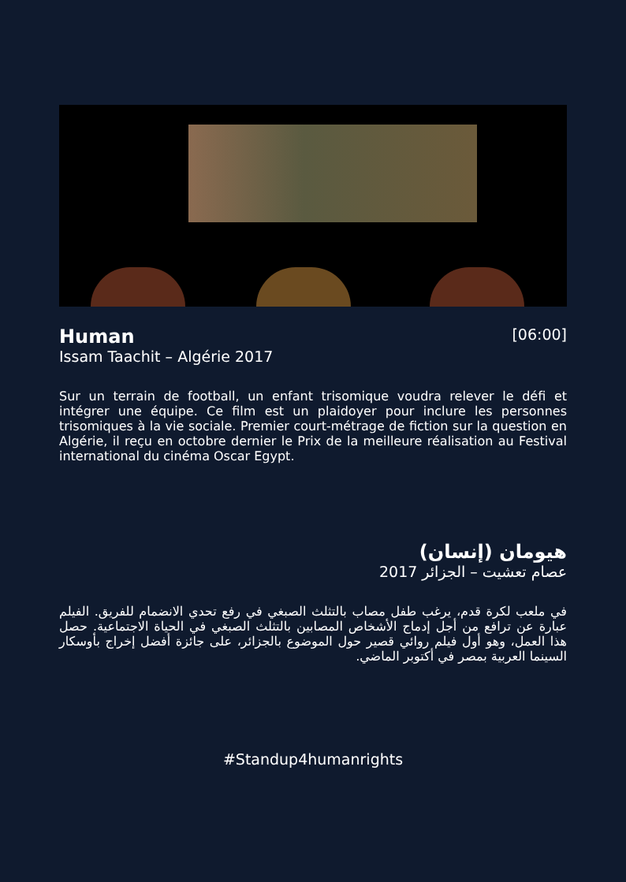Human
[06:00]
Issam Taachit – Algérie 2017
Sur un terrain de football, un enfant trisomique voudra relever le défi et intégrer une équipe. Ce film est un plaidoyer pour inclure les personnes trisomiques à la vie sociale. Premier court-métrage de fiction sur la question en Algérie, il reçu en octobre dernier le Prix de la meilleure réalisation au Festival international du cinéma Oscar Egypt.
هيومان (إنسان)
عصام تعشيت – الجزائر 2017
في ملعب لكرة قدم، يرغب طفل مصاب بالتثلث الصبغي في رفع تحدي الانضمام للفريق. الفيلم عبارة عن ترافع من أجل إدماج الأشخاص المصابين بالتثلث الصبغي في الحياة الاجتماعية. حصل هذا العمل، وهو أول فيلم روائي قصير حول الموضوع بالجزائر، على جائزة أفضل إخراج بأوسكار السينما العربية بمصر في أكتوبر الماضي.
#Standup4humanrights